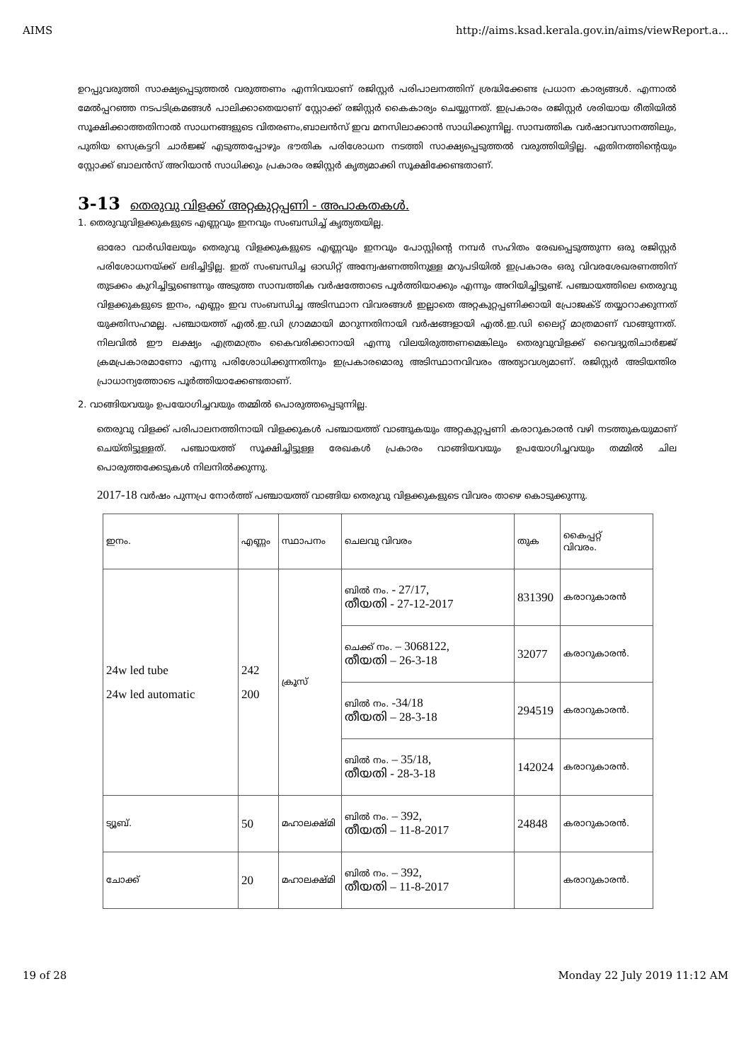AIMS http://aims.ksad.kerala.gov.in/aims/viewReport.a...
ഉറപ്പുവരുത്തി സാക്ഷ്യപ്പെടുത്തൽ വരുത്തണം എന്നിവയാണ് രജിസ്റ്റർ പരിപാലനത്തിന് ശ്രദ്ധിക്കേണ്ട പ്രധാന കാര്യങ്ങൾ. എന്നാൽ മേൽപ്പറഞ്ഞ നടപടിക്രമങ്ങൾ പാലിക്കാതെയാണ് സ്റ്റോക്ക് രജിസ്റ്റർ കൈകാര്യം ചെയ്യുന്നത്. ഇപ്രകാരം രജിസ്റ്റർ ശരിയായ രീതിയിൽ സൂക്ഷിക്കാത്തതിനാൽ സാധനങ്ങളുടെ വിതരണം,ബാലൻസ് ഇവ മനസിലാക്കാൻ സാധിക്കുന്നില്ല. സാമ്പത്തിക വർഷാവസാനത്തിലും, പുതിയ സെക്രട്ടറി ചാർജ്ജ് എടുത്തപ്പോഴും ഭൗതിക പരിശോധന നടത്തി സാക്ഷ്യപ്പെടുത്തൽ വരുത്തിയിട്ടില്ല. ഏതിനത്തിന്റെയും സ്റ്റോക്ക് ബാലൻസ് അറിയാൻ സാധിക്കും പ്രകാരം രജിസ്റ്റർ കൃത്യമാക്കി സൂക്ഷിക്കേണ്ടതാണ്.
3-13 തെരുവു വിളക്ക് അറ്റകുറ്റപ്പണി - അപാകതകൾ.
1. തെരുവുവിളക്കുകളുടെ എണ്ണവും ഇനവും സംബന്ധിച്ച് കൃത്യതയില്ല.
ഓരോ വാർഡിലേയും തെരുവു വിളക്കുകളുടെ എണ്ണവും ഇനവും പോസ്റ്റിന്റെ നമ്പർ സഹിതം രേഖപ്പെടുത്തുന്ന ഒരു രജിസ്റ്റർ പരിശോധനയ്ക്ക് ലഭിച്ചിട്ടില്ല. ഇത് സംബന്ധിച്ച ഓഡിറ്റ് അന്വേഷണത്തിനുള്ള മറുപടിയിൽ ഇപ്രകാരം ഒരു വിവരശേഖരണത്തിന് തുടക്കം കുറിച്ചിട്ടുണ്ടെന്നും അടുത്ത സാമ്പത്തിക വർഷത്തോടെ പൂർത്തിയാക്കും എന്നും അറിയിച്ചിട്ടുണ്ട്. പഞ്ചായത്തിലെ തെരുവു വിളക്കുകളുടെ ഇനം, എണ്ണം ഇവ സംബന്ധിച്ച അടിസ്ഥാന വിവരങ്ങൾ ഇല്ലാതെ അറ്റകുറ്റപ്പണിക്കായി പ്രോജക്ട് തയ്യാറാക്കുന്നത് യുക്തിസഹമല്ല. പഞ്ചായത്ത് എൽ.ഇ.ഡി ഗ്രാമമായി മാറുന്നതിനായി വർഷങ്ങളായി എൽ.ഇ.ഡി ലൈറ്റ് മാത്രമാണ് വാങ്ങുന്നത്. നിലവിൽ ഈ ലക്ഷ്യം എത്രമാത്രം കൈവരിക്കാനായി എന്നു വിലയിരുത്തണമെങ്കിലും തെരുവുവിളക്ക് വൈദ്യുതിചാർജ്ജ് ക്രമപ്രകാരമാണോ എന്നു പരിശോധിക്കുന്നതിനും ഇപ്രകാരമൊരു അടിസ്ഥാനവിവരം അത്യാവശ്യമാണ്. രജിസ്റ്റർ അടിയന്തിര പ്രാധാന്യത്തോടെ പൂർത്തിയാക്കേണ്ടതാണ്.
2. വാങ്ങിയവയും ഉപയോഗിച്ചവയും തമ്മിൽ പൊരുത്തപ്പെടുന്നില്ല.
തെരുവു വിളക്ക് പരിപാലനത്തിനായി വിളക്കുകൾ പഞ്ചായത്ത് വാങ്ങുകയും അറ്റകുറ്റപ്പണി കരാറുകാരൻ വഴി നടത്തുകയുമാണ് ചെയ്തിട്ടുള്ളത്. പഞ്ചായത്ത് സൂക്ഷിച്ചിട്ടുള്ള രേഖകൾ പ്രകാരം വാങ്ങിയവയും ഉപയോഗിച്ചവയും തമ്മിൽ ചില പൊരുത്തക്കേടുകൾ നിലനിൽക്കുന്നു.
2017-18 വർഷം പുന്നപ്ര നോർത്ത് പഞ്ചായത്ത് വാങ്ങിയ തെരുവു വിളക്കുകളുടെ വിവരം താഴെ കൊടുക്കുന്നു.
| ഇനം. | എണ്ണം | സ്ഥാപനം | ചെലവു വിവരം | തുക | കൈപ്പറ്റ് വിവരം. |
| 24w led tube 24w led automatic | 242 200 | ക്രൂസ് | ബിൽ നം. - 27/17, തീയതി - 27-12-2017 | 831390 | കരാറുകാരൻ |
| | | | ചെക്ക് നം. – 3068122, തീയതി – 26-3-18 | 32077 | കരാറുകാരൻ. |
| | | | ബിൽ നം. -34/18 തീയതി – 28-3-18 | 294519 | കരാറുകാരൻ. |
| | | | ബിൽ നം. – 35/18, തീയതി - 28-3-18 | 142024 | കരാറുകാരൻ. |
| ട്യൂബ്. | 50 | മഹാലക്ഷ്മി | ബിൽ നം. – 392, തീയതി – 11-8-2017 | 24848 | കരാറുകാരൻ. |
| ചോക്ക് | 20 | മഹാലക്ഷ്മി | ബിൽ നം. – 392, തീയതി – 11-8-2017 | | കരാറുകാരൻ. |
19 of 28 Monday 22 July 2019 11:12 AM